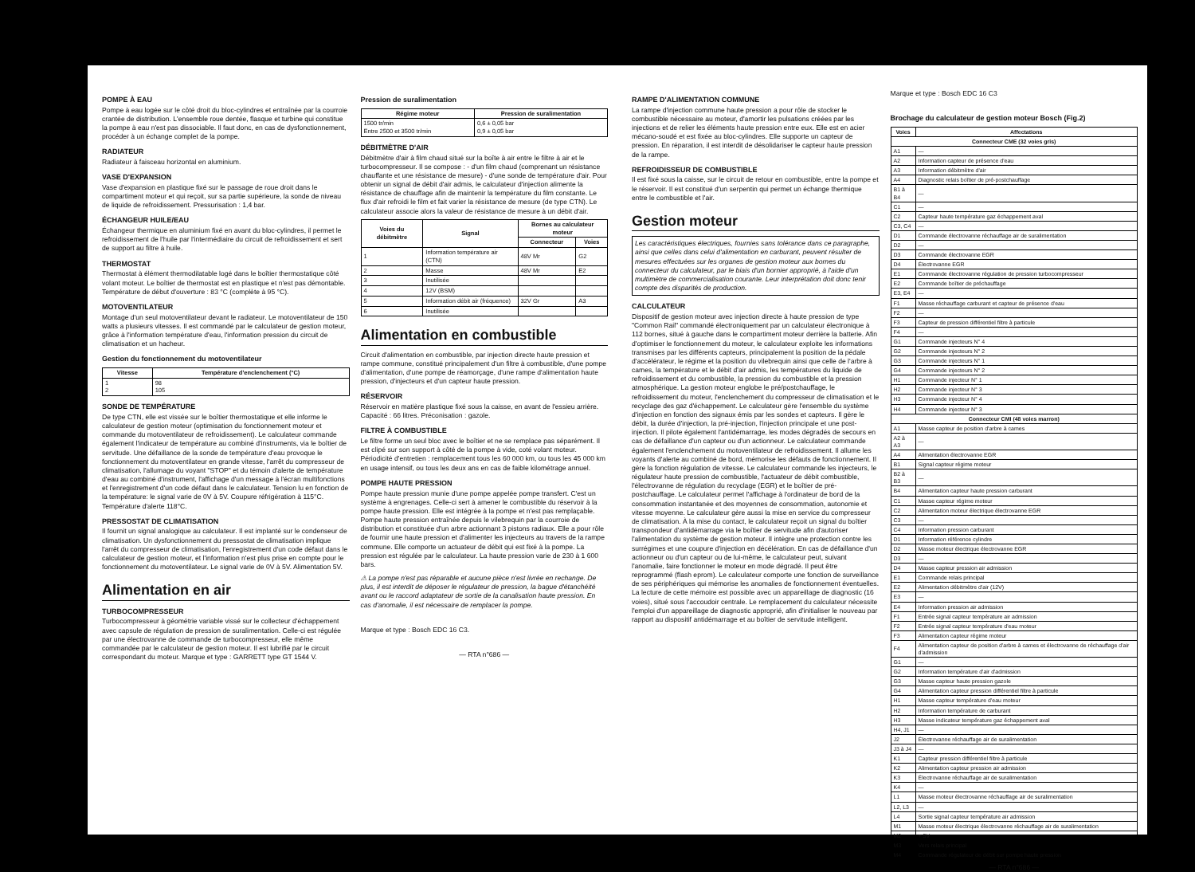POMPE À EAU
Pompe à eau logée sur le côté droit du bloc-cylindres et entraînée par la courroie crantée de distribution. L'ensemble roue dentée, flasque et turbine qui constitue la pompe à eau n'est pas dissociable. Il faut donc, en cas de dysfonctionnement, procéder à un échange complet de la pompe.
RADIATEUR
Radiateur à faisceau horizontal en aluminium.
VASE D'EXPANSION
Vase d'expansion en plastique fixé sur le passage de roue droit dans le compartiment moteur et qui reçoit, sur sa partie supérieure, la sonde de niveau de liquide de refroidissement. Pressurisation : 1,4 bar.
ÉCHANGEUR HUILE/EAU
Échangeur thermique en aluminium fixé en avant du bloc-cylindres, il permet le refroidissement de l'huile par l'intermédiaire du circuit de refroidissement et sert de support au filtre à huile.
THERMOSTAT
Thermostat à élément thermodilatable logé dans le boîtier thermostatique côté volant moteur. Le boîtier de thermostat est en plastique et n'est pas démontable. Température de début d'ouverture : 83 °C (complète à 95 °C).
MOTOVENTILATEUR
Montage d'un seul motoventilateur devant le radiateur. Le motoventilateur de 150 watts a plusieurs vitesses. Il est commandé par le calculateur de gestion moteur, grâce à l'information température d'eau, l'information pression du circuit de climatisation et un hacheur.
Gestion du fonctionnement du motoventilateur
| Vitesse | Température d'enclenchement (°C) |
| --- | --- |
| 1 2 | 98 105 |
SONDE DE TEMPÉRATURE
De type CTN, elle est vissée sur le boîtier thermostatique et elle informe le calculateur de gestion moteur (optimisation du fonctionnement moteur et commande du motoventilateur de refroidissement). Le calculateur commande également l'indicateur de température au combiné d'instruments, via le boîtier de servitude. Une défaillance de la sonde de température d'eau provoque le fonctionnement du motoventilateur en grande vitesse, l'arrêt du compresseur de climatisation, l'allumage du voyant "STOP" et du témoin d'alerte de température d'eau au combiné d'instrument, l'affichage d'un message à l'écran multifonctions et l'enregistrement d'un code défaut dans le calculateur. Tension lu en fonction de la température: le signal varie de 0V à 5V. Coupure réfrigération à 115°C. Température d'alerte 118°C.
PRESSOSTAT DE CLIMATISATION
Il fournit un signal analogique au calculateur. Il est implanté sur le condenseur de climatisation. Un dysfonctionnement du pressostat de climatisation implique l'arrêt du compresseur de climatisation, l'enregistrement d'un code défaut dans le calculateur de gestion moteur, et l'information n'est plus prise en compte pour le fonctionnement du motoventilateur. Le signal varie de 0V à 5V. Alimentation 5V.
Alimentation en air
TURBOCOMPRESSEUR
Turbocompresseur à géométrie variable vissé sur le collecteur d'échappement avec capsule de régulation de pression de suralimentation. Celle-ci est régulée par une électrovanne de commande de turbocompresseur, elle même commandée par le calculateur de gestion moteur. Il est lubrifié par le circuit correspondant du moteur. Marque et type : GARRETT type GT 1544 V.
Pression de suralimentation
| Régime moteur | Pression de suralimentation |
| --- | --- |
| 1500 tr/min Entre 2500 et 3500 tr/min | 0,6 ± 0,05 bar 0,9 ± 0,05 bar |
DÉBITMÈTRE D'AIR
Débitmètre d'air à film chaud situé sur la boîte à air entre le filtre à air et le turbocompresseur. Il se compose : - d'un film chaud (comprenant un résistance chauffante et une résistance de mesure) - d'une sonde de température d'air. Pour obtenir un signal de débit d'air admis, le calculateur d'injection alimente la résistance de chauffage afin de maintenir la température du film constante. Le flux d'air refroidi le film et fait varier la résistance de mesure (de type CTN). Le calculateur associe alors la valeur de résistance de mesure à un débit d'air.
| Voies du débitmètre | Signal | Bornes au calculateur moteur | |
| --- | --- | --- | --- |
| | | Connecteur | Voies |
| 1 | Information température air (CTN) | 48V Mr | G2 |
| 2 | Masse | 48V Mr | E2 |
| 3 | Inutilisée | | |
| 4 | 12V (BSM) | | |
| 5 | Information débit air (fréquence) | 32V Gr | A3 |
| 6 | Inutilisée | | |
Alimentation en combustible
Circuit d'alimentation en combustible, par injection directe haute pression et rampe commune, constitué principalement d'un filtre à combustible, d'une pompe d'alimentation, d'une pompe de réamorçage, d'une rampe d'alimentation haute pression, d'injecteurs et d'un capteur haute pression.
RÉSERVOIR
Réservoir en matière plastique fixé sous la caisse, en avant de l'essieu arrière. Capacité : 66 litres. Préconisation : gazole.
FILTRE À COMBUSTIBLE
Le filtre forme un seul bloc avec le boîtier et ne se remplace pas séparément. Il est clipé sur son support à côté de la pompe à vide, coté volant moteur. Périodicité d'entretien : remplacement tous les 60 000 km, ou tous les 45 000 km en usage intensif, ou tous les deux ans en cas de faible kilométrage annuel.
POMPE HAUTE PRESSION
Pompe haute pression munie d'une pompe appelée pompe transfert. C'est un système à engrenages. Celle-ci sert à amener le combustible du réservoir à la pompe haute pression. Elle est intégrée à la pompe et n'est pas remplaçable. Pompe haute pression entraînée depuis le vilebrequin par la courroie de distribution et constituée d'un arbre actionnant 3 pistons radiaux. Elle a pour rôle de fournir une haute pression et d'alimenter les injecteurs au travers de la rampe commune. Elle comporte un actuateur de débit qui est fixé à la pompe. La pression est régulée par le calculateur. La haute pression varie de 230 à 1 600 bars.
⚠ La pompe n'est pas réparable et aucune pièce n'est livrée en rechange. De plus, il est interdit de déposer le régulateur de pression, la bague d'étanchéité avant ou le raccord adaptateur de sortie de la canalisation haute pression. En cas d'anomalie, il est nécessaire de remplacer la pompe.
Marque et type : Bosch EDC 16 C3.
— RTA n°686 —
RAMPE D'ALIMENTATION COMMUNE
La rampe d'injection commune haute pression a pour rôle de stocker le combustible nécessaire au moteur, d'amortir les pulsations créées par les injections et de relier les éléments haute pression entre eux. Elle est en acier mécano-soudé et est fixée au bloc-cylindres. Elle supporte un capteur de pression. En réparation, il est interdit de désolidariser le capteur haute pression de la rampe.
REFROIDISSEUR DE COMBUSTIBLE
Il est fixé sous la caisse, sur le circuit de retour en combustible, entre la pompe et le réservoir. Il est constitué d'un serpentin qui permet un échange thermique entre le combustible et l'air.
Gestion moteur
Les caractéristiques électriques, fournies sans tolérance dans ce paragraphe, ainsi que celles dans celui d'alimentation en carburant, peuvent résulter de mesures effectuées sur les organes de gestion moteur aux bornes du connecteur du calculateur, par le biais d'un bornier approprié, à l'aide d'un multimètre de commercialisation courante. Leur interprétation doit donc tenir compte des disparités de production.
CALCULATEUR
Dispositif de gestion moteur avec injection directe à haute pression de type "Common Rail" commandé électroniquement par un calculateur électronique à 112 bornes, situé à gauche dans le compartiment moteur derrière la batterie. Afin d'optimiser le fonctionnement du moteur, le calculateur exploite les informations transmises par les différents capteurs, principalement la position de la pédale d'accélérateur, le régime et la position du vilebrequin ainsi que celle de l'arbre à cames, la température et le débit d'air admis, les températures du liquide de refroidissement et du combustible, la pression du combustible et la pression atmosphérique. La gestion moteur englobe le pré/postchauffage, le refroidissement du moteur, l'enclenchement du compresseur de climatisation et le recyclage des gaz d'échappement. Le calculateur gère l'ensemble du système d'injection en fonction des signaux émis par les sondes et capteurs. Il gère le débit, la durée d'injection, la pré-injection, l'injection principale et une post-injection. Il pilote également l'antidémarrage, les modes dégradés de secours en cas de défaillance d'un capteur ou d'un actionneur. Le calculateur commande également l'enclenchement du motoventilateur de refroidissement. Il allume les voyants d'alerte au combiné de bord, mémorise les défauts de fonctionnement. Il gère la fonction régulation de vitesse. Le calculateur commande les injecteurs, le régulateur haute pression de combustible, l'actuateur de débit combustible, l'électrovanne de régulation du recyclage (EGR) et le boîtier de pré-postchauffage. Le calculateur permet l'affichage à l'ordinateur de bord de la consommation instantanée et des moyennes de consommation, autonomie et vitesse moyenne. Le calculateur gère aussi la mise en service du compresseur de climatisation. À la mise du contact, le calculateur reçoit un signal du boîtier transpondeur d'antidémarrage via le boîtier de servitude afin d'autoriser l'alimentation du système de gestion moteur. Il intègre une protection contre les surrégimes et une coupure d'injection en décélération. En cas de défaillance d'un actionneur ou d'un capteur ou de lui-même, le calculateur peut, suivant l'anomalie, faire fonctionner le moteur en mode dégradé. Il peut être reprogrammé (flash eprom). Le calculateur comporte une fonction de surveillance de ses périphériques qui mémorise les anomalies de fonctionnement éventuelles. La lecture de cette mémoire est possible avec un appareillage de diagnostic (16 voies), situé sous l'accoudoir centrale. Le remplacement du calculateur nécessite l'emploi d'un appareillage de diagnostic approprié, afin d'initialiser le nouveau par rapport au dispositif antidémarrage et au boîtier de servitude intelligent.
Marque et type : Bosch EDC 16 C3
Brochage du calculateur de gestion moteur Bosch (Fig.2)
| Voies | Affectations |
| --- | --- |
| Connecteur CME (32 voies gris) | |
| A1 | — |
| A2 | Information capteur de présence d'eau |
| A3 | Information débitmètre d'air |
| A4 | Diagnostic relais boîtier de pré-postchauffage |
| B1 à B4 | — |
| C1 | — |
| C2 | Capteur haute température gaz échappement aval |
| C3, C4 | — |
| D1 | Commande électrovanne réchauffage air de suralimentation |
| D2 | — |
| D3 | Commande électrovanne EGR |
| D4 | Électrovanne EGR |
| E1 | Commande électrovanne régulation de pression turbocompresseur |
| E2 | Commande boîtier de préchauffage |
| E3, E4 | — |
| F1 | Masse réchauffage carburant et capteur de présence d'eau |
| F2 | — |
| F3 | Capteur de pression différentiel filtre à particule |
| F4 | — |
| G1 | Commande injecteurs N° 4 |
| G2 | Commande injecteurs N° 2 |
| G3 | Commande injecteurs N° 1 |
| G4 | Commande injecteurs N° 2 |
| H1 | Commande injecteur N° 1 |
| H2 | Commande injecteur N° 3 |
| H3 | Commande injecteur N° 4 |
| H4 | Commande injecteur N° 3 |
| Connecteur CMI (48 voies marron) | |
| A1 | Masse capteur de position d'arbre à cames |
| A2 à A3 | — |
| A4 | Alimentation électrovanne EGR |
| B1 | Signal capteur régime moteur |
| B2 à B3 | — |
| B4 | Alimentation capteur haute pression carburant |
| C1 | Masse capteur régime moteur |
| C2 | Alimentation moteur électrique électrovanne EGR |
| C3 | — |
| C4 | Information pression carburant |
| D1 | Information référence cylindre |
| D2 | Masse moteur électrique électrovanne EGR |
| D3 | — |
| D4 | Masse capteur pression air admission |
| E1 | Commande relais principal |
| E2 | Alimentation débitmètre d'air (12V) |
| E3 | — |
| E4 | Information pression air admission |
| F1 | Entrée signal capteur température air admission |
| F2 | Entrée signal capteur température d'eau moteur |
| F3 | Alimentation capteur régime moteur |
| F4 | Alimentation capteur de position d'arbre à cames et électrovanne de réchauffage d'air d'admission |
| G1 | — |
| G2 | Information température d'air d'admission |
| G3 | Masse capteur haute pression gazole |
| G4 | Alimentation capteur pression différentiel filtre à particule |
| H1 | Masse capteur température d'eau moteur |
| H2 | Information température de carburant |
| H3 | Masse indicateur température gaz échappement aval |
| H4, J1 | — |
| J2 | Électrovanne réchauffage air de suralimentation |
| J3 à J4 | — |
| K1 | Capteur pression différentiel filtre à particule |
| K2 | Alimentation capteur pression air admission |
| K3 | Électrovanne réchauffage air de suralimentation |
| K4 | — |
| L1 | Masse moteur électrovanne réchauffage air de suralimentation |
| L2, L3 | — |
| L4 | Sortie signal capteur température air admission |
| M1 | Masse moteur électrique électrovanne réchauffage air de suralimentation |
| M2 | + 5V |
| M3 | Vers relais principal |
| M4 | Commande régulateur de débit sur pompe haute pression |
— RTA n°686 —